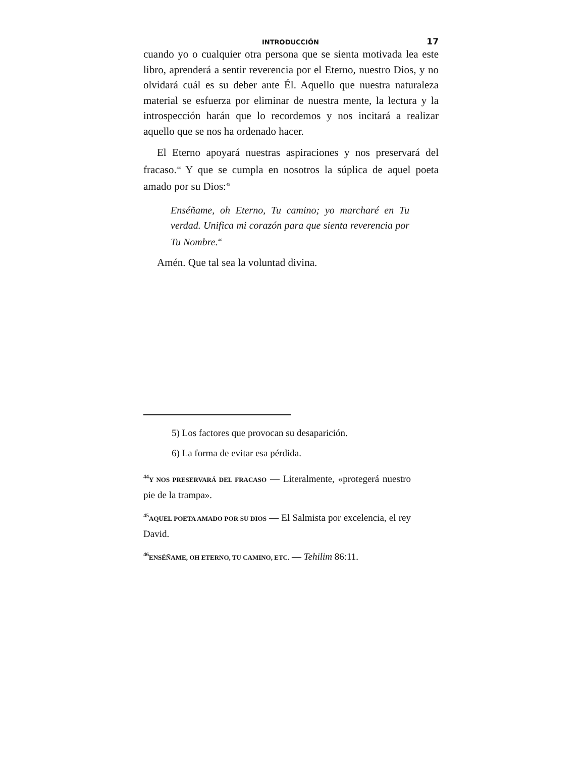INTRODUCCIÓN 17
cuando yo o cualquier otra persona que se sienta motivada lea este libro, aprenderá a sentir reverencia por el Eterno, nuestro Dios, y no olvidará cuál es su deber ante Él. Aquello que nuestra naturaleza material se esfuerza por eliminar de nuestra mente, la lectura y la introspección harán que lo recordemos y nos incitará a realizar aquello que se nos ha ordenado hacer.
El Eterno apoyará nuestras aspiraciones y nos preservará del fracaso.<sup>44</sup> Y que se cumpla en nosotros la súplica de aquel poeta amado por su Dios:<sup>45</sup>
Enséñame, oh Eterno, Tu camino; yo marcharé en Tu verdad. Unifica mi corazón para que sienta reverencia por Tu Nombre.<sup>46</sup>
Amén. Que tal sea la voluntad divina.
5) Los factores que provocan su desaparición.
6) La forma de evitar esa pérdida.
<sup>44</sup>Y NOS PRESERVARÁ DEL FRACASO — Literalmente, «protegerá nuestro pie de la trampa».
<sup>45</sup> AQUEL POETA AMADO POR SU DIOS — El Salmista por excelencia, el rey David.
<sup>46</sup> ENSÉÑAME, OH ETERNO, TU CAMINO, ETC. — Tehilim 86:11.